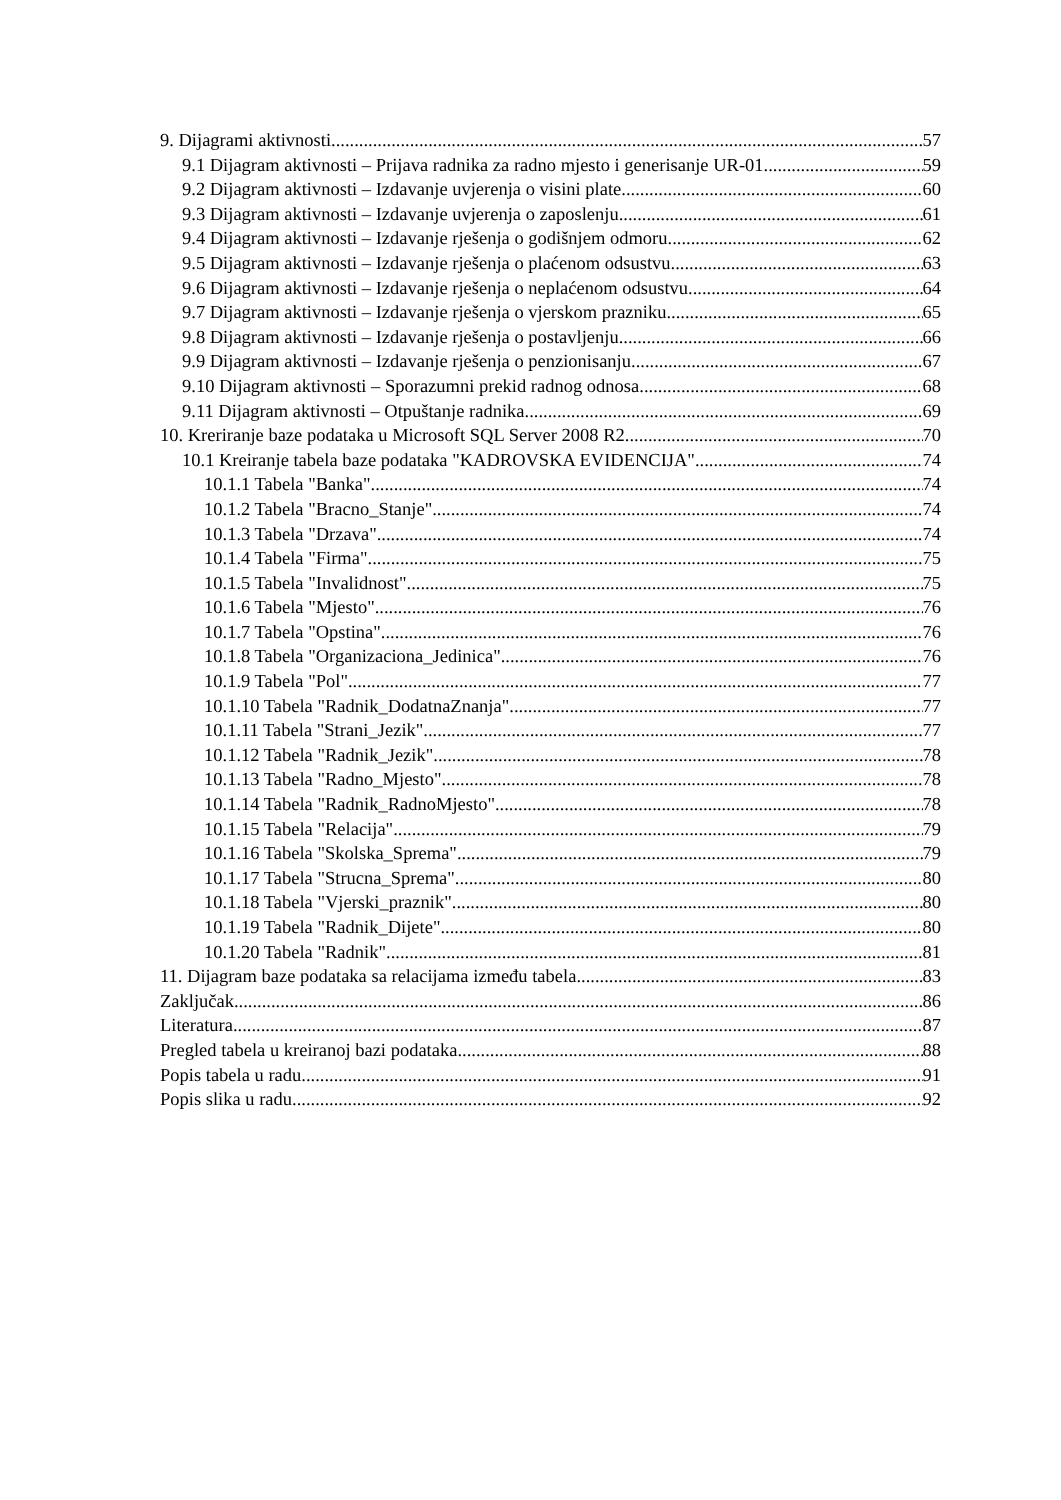9. Dijagrami aktivnosti 57
9.1 Dijagram aktivnosti – Prijava radnika za radno mjesto i generisanje UR-01 59
9.2 Dijagram aktivnosti – Izdavanje uvjerenja o visini plate 60
9.3 Dijagram aktivnosti – Izdavanje uvjerenja o zaposlenju 61
9.4 Dijagram aktivnosti – Izdavanje rješenja o godišnjem odmoru 62
9.5 Dijagram aktivnosti – Izdavanje rješenja o plaćenom odsustvu 63
9.6 Dijagram aktivnosti – Izdavanje rješenja o neplaćenom odsustvu 64
9.7 Dijagram aktivnosti – Izdavanje rješenja o vjerskom prazniku 65
9.8 Dijagram aktivnosti – Izdavanje rješenja o postavljenju 66
9.9 Dijagram aktivnosti – Izdavanje rješenja o penzionisanju 67
9.10 Dijagram aktivnosti – Sporazumni prekid radnog odnosa 68
9.11 Dijagram aktivnosti – Otpuštanje radnika 69
10. Kreriranje baze podataka u Microsoft SQL Server 2008 R2 70
10.1 Kreiranje tabela baze podataka "KADROVSKA EVIDENCIJA" 74
10.1.1 Tabela "Banka" 74
10.1.2 Tabela "Bracno_Stanje" 74
10.1.3 Tabela "Drzava" 74
10.1.4 Tabela "Firma" 75
10.1.5 Tabela "Invalidnost" 75
10.1.6 Tabela "Mjesto" 76
10.1.7 Tabela "Opstina" 76
10.1.8 Tabela "Organizaciona_Jedinica" 76
10.1.9 Tabela "Pol" 77
10.1.10 Tabela "Radnik_DodatnaZnanja" 77
10.1.11 Tabela "Strani_Jezik" 77
10.1.12 Tabela "Radnik_Jezik" 78
10.1.13 Tabela "Radno_Mjesto" 78
10.1.14 Tabela "Radnik_RadnoMjesto" 78
10.1.15 Tabela "Relacija" 79
10.1.16 Tabela "Skolska_Sprema" 79
10.1.17 Tabela "Strucna_Sprema" 80
10.1.18 Tabela "Vjerski_praznik" 80
10.1.19 Tabela "Radnik_Dijete" 80
10.1.20 Tabela "Radnik" 81
11. Dijagram baze podataka sa relacijama između tabela 83
Zaključak 86
Literatura 87
Pregled tabela u kreiranoj bazi podataka 88
Popis tabela u radu 91
Popis slika u radu 92